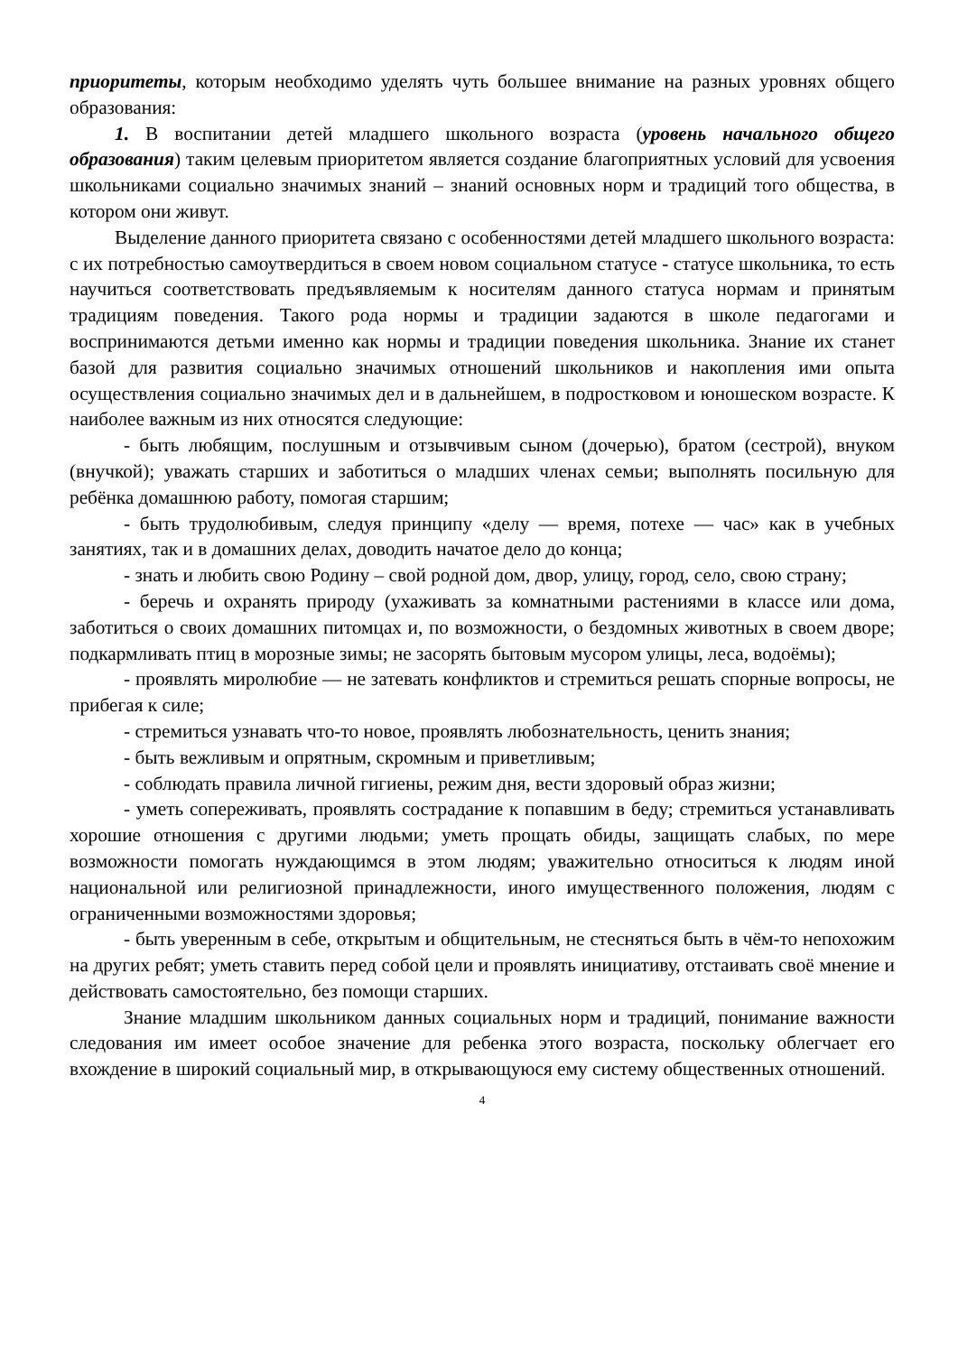приоритеты, которым необходимо уделять чуть большее внимание на разных уровнях общего образования:
1. В воспитании детей младшего школьного возраста (уровень начального общего образования) таким целевым приоритетом является создание благоприятных условий для усвоения школьниками социально значимых знаний – знаний основных норм и традиций того общества, в котором они живут.
Выделение данного приоритета связано с особенностями детей младшего школьного возраста: с их потребностью самоутвердиться в своем новом социальном статусе - статусе школьника, то есть научиться соответствовать предъявляемым к носителям данного статуса нормам и принятым традициям поведения. Такого рода нормы и традиции задаются в школе педагогами и воспринимаются детьми именно как нормы и традиции поведения школьника. Знание их станет базой для развития социально значимых отношений школьников и накопления ими опыта осуществления социально значимых дел и в дальнейшем, в подростковом и юношеском возрасте. К наиболее важным из них относятся следующие:
- быть любящим, послушным и отзывчивым сыном (дочерью), братом (сестрой), внуком (внучкой); уважать старших и заботиться о младших членах семьи; выполнять посильную для ребёнка домашнюю работу, помогая старшим;
- быть трудолюбивым, следуя принципу «делу — время, потехе — час» как в учебных занятиях, так и в домашних делах, доводить начатое дело до конца;
- знать и любить свою Родину – свой родной дом, двор, улицу, город, село, свою страну;
- беречь и охранять природу (ухаживать за комнатными растениями в классе или дома, заботиться о своих домашних питомцах и, по возможности, о бездомных животных в своем дворе; подкармливать птиц в морозные зимы; не засорять бытовым мусором улицы, леса, водоёмы);
- проявлять миролюбие — не затевать конфликтов и стремиться решать спорные вопросы, не прибегая к силе;
- стремиться узнавать что-то новое, проявлять любознательность, ценить знания;
- быть вежливым и опрятным, скромным и приветливым;
- соблюдать правила личной гигиены, режим дня, вести здоровый образ жизни;
- уметь сопереживать, проявлять сострадание к попавшим в беду; стремиться устанавливать хорошие отношения с другими людьми; уметь прощать обиды, защищать слабых, по мере возможности помогать нуждающимся в этом людям; уважительно относиться к людям иной национальной или религиозной принадлежности, иного имущественного положения, людям с ограниченными возможностями здоровья;
- быть уверенным в себе, открытым и общительным, не стесняться быть в чём-то непохожим на других ребят; уметь ставить перед собой цели и проявлять инициативу, отстаивать своё мнение и действовать самостоятельно, без помощи старших.
Знание младшим школьником данных социальных норм и традиций, понимание важности следования им имеет особое значение для ребенка этого возраста, поскольку облегчает его вхождение в широкий социальный мир, в открывающуюся ему систему общественных отношений.
4